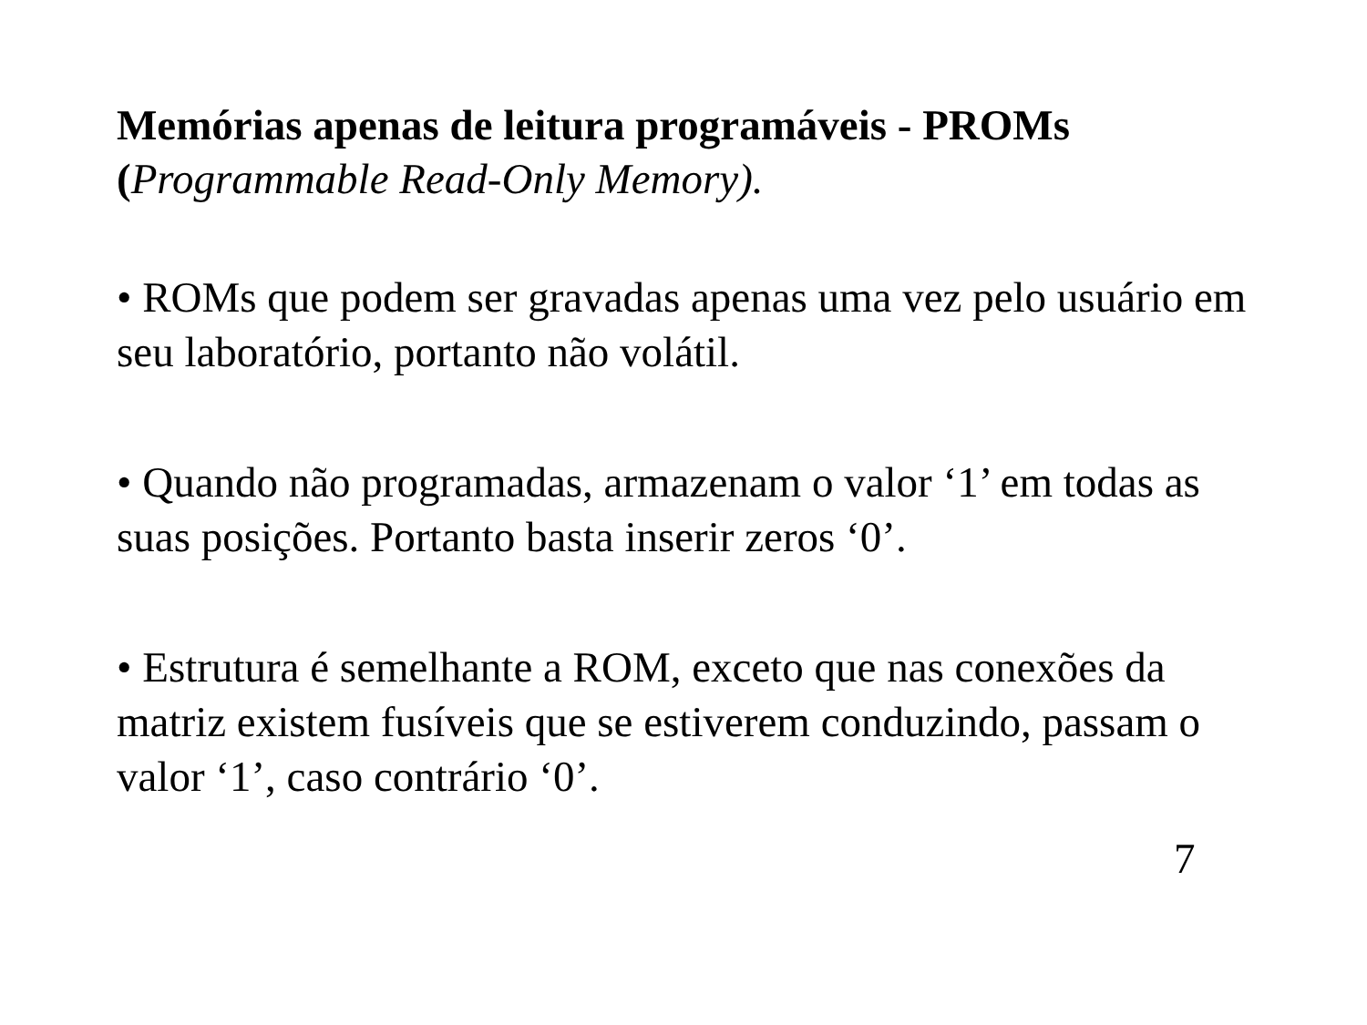Memórias apenas de leitura programáveis - PROMs
(Programmable Read-Only Memory).
• ROMs que podem ser gravadas apenas uma vez pelo usuário em seu laboratório, portanto não volátil.
• Quando não programadas, armazenam o valor ‘1’ em todas as suas posições. Portanto basta inserir zeros ‘0’.
• Estrutura é semelhante a ROM, exceto que nas conexões da matriz existem fusíveis que se estiverem conduzindo, passam o valor ‘1’, caso contrário ‘0’.
7